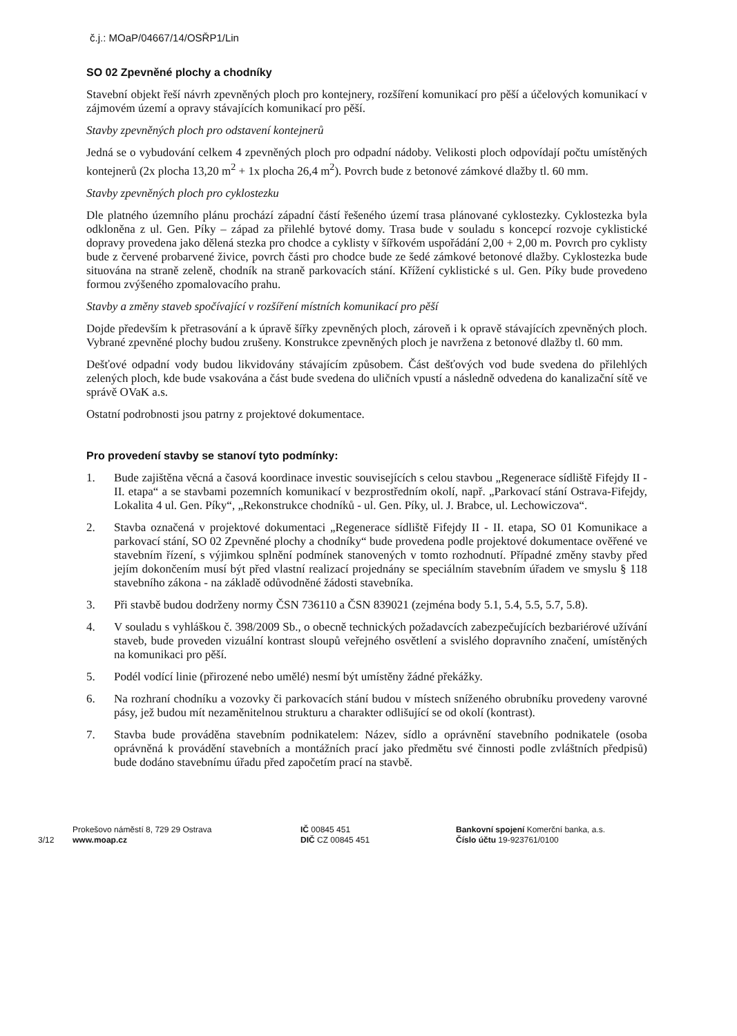č.j.: MOaP/04667/14/OSŘP1/Lin
SO 02 Zpevněné plochy a chodníky
Stavební objekt řeší návrh zpevněných ploch pro kontejnery, rozšíření komunikací pro pěší a účelových komunikací v zájmovém území a opravy stávajících komunikací pro pěší.
Stavby zpevněných ploch pro odstavení kontejnerů
Jedná se o vybudování celkem 4 zpevněných ploch pro odpadní nádoby. Velikosti ploch odpovídají počtu umístěných kontejnerů (2x plocha 13,20 m<sup>2</sup> + 1x plocha 26,4 m<sup>2</sup>). Povrch bude z betonové zámkové dlažby tl. 60 mm.
Stavby zpevněných ploch pro cyklostezku
Dle platného územního plánu prochází západní částí řešeného území trasa plánované cyklostezky. Cyklostezka byla odkloněna z ul. Gen. Píky – západ za přilehlé bytové domy. Trasa bude v souladu s koncepcí rozvoje cyklistické dopravy provedena jako dělená stezka pro chodce a cyklisty v šířkovém uspořádání 2,00 + 2,00 m. Povrch pro cyklisty bude z červené probarvené živice, povrch části pro chodce bude ze šedé zámkové betonové dlažby. Cyklostezka bude situována na straně zeleně, chodník na straně parkovacích stání. Křížení cyklistické s ul. Gen. Píky bude provedeno formou zvýšeného zpomalovacího prahu.
Stavby a změny staveb spočívající v rozšíření místních komunikací pro pěší
Dojde především k přetrasování a k úpravě šířky zpevněných ploch, zároveň i k opravě stávajících zpevněných ploch. Vybrané zpevněné plochy budou zrušeny. Konstrukce zpevněných ploch je navržena z betonové dlažby tl. 60 mm.
Dešťové odpadní vody budou likvidovány stávajícím způsobem. Část dešťových vod bude svedena do přilehlých zelených ploch, kde bude vsakována a část bude svedena do uličních vpustí a následně odvedena do kanalizační sítě ve správě OVaK a.s.
Ostatní podrobnosti jsou patrny z projektové dokumentace.
Pro provedení stavby se stanoví tyto podmínky:
1. Bude zajištěna věcná a časová koordinace investic souvisejících s celou stavbou „Regenerace sídliště Fifejdy II - II. etapa“ a se stavbami pozemních komunikací v bezprostředním okolí, např. „Parkovací stání Ostrava-Fifejdy, Lokalita 4 ul. Gen. Píky“, „Rekonstrukce chodníků - ul. Gen. Píky, ul. J. Brabce, ul. Lechowiczova“.
2. Stavba označená v projektové dokumentaci „Regenerace sídliště Fifejdy II - II. etapa, SO 01 Komunikace a parkovací stání, SO 02 Zpevněné plochy a chodníky“ bude provedena podle projektové dokumentace ověřené ve stavebním řízení, s výjimkou splnění podmínek stanovených v tomto rozhodnutí. Případné změny stavby před jejím dokončením musí být před vlastní realizací projednány se speciálním stavebním úřadem ve smyslu § 118 stavebního zákona - na základě odůvodněné žádosti stavebníka.
3. Při stavbě budou dodrženy normy ČSN 736110 a ČSN 839021 (zejména body 5.1, 5.4, 5.5, 5.7, 5.8).
4. V souladu s vyhláškou č. 398/2009 Sb., o obecně technických požadavcích zabezpečujících bezbariérové užívání staveb, bude proveden vizuální kontrast sloupů veřejného osvětlení a svislého dopravního značení, umístěných na komunikaci pro pěší.
5. Podél vodící linie (přirozené nebo umělé) nesmí být umístěny žádné překážky.
6. Na rozhraní chodníku a vozovky či parkovacích stání budou v místech sníženého obrubníku provedeny varovné pásy, jež budou mít nezaměnitelnou strukturu a charakter odlišující se od okolí (kontrast).
7. Stavba bude prováděna stavebním podnikatelem: Název, sídlo a oprávnění stavebního podnikatele (osoba oprávněná k provádění stavebních a montážních prací jako předmětu své činnosti podle zvláštních předpisů) bude dodáno stavebnímu úřadu před započetím prací na stavbě.
3/12
Prokešovo náměstí 8, 729 29 Ostrava
www.moap.cz
IČ 00845 451
DIČ CZ 00845 451
Bankovní spojení Komerční banka, a.s.
Číslo účtu 19-923761/0100